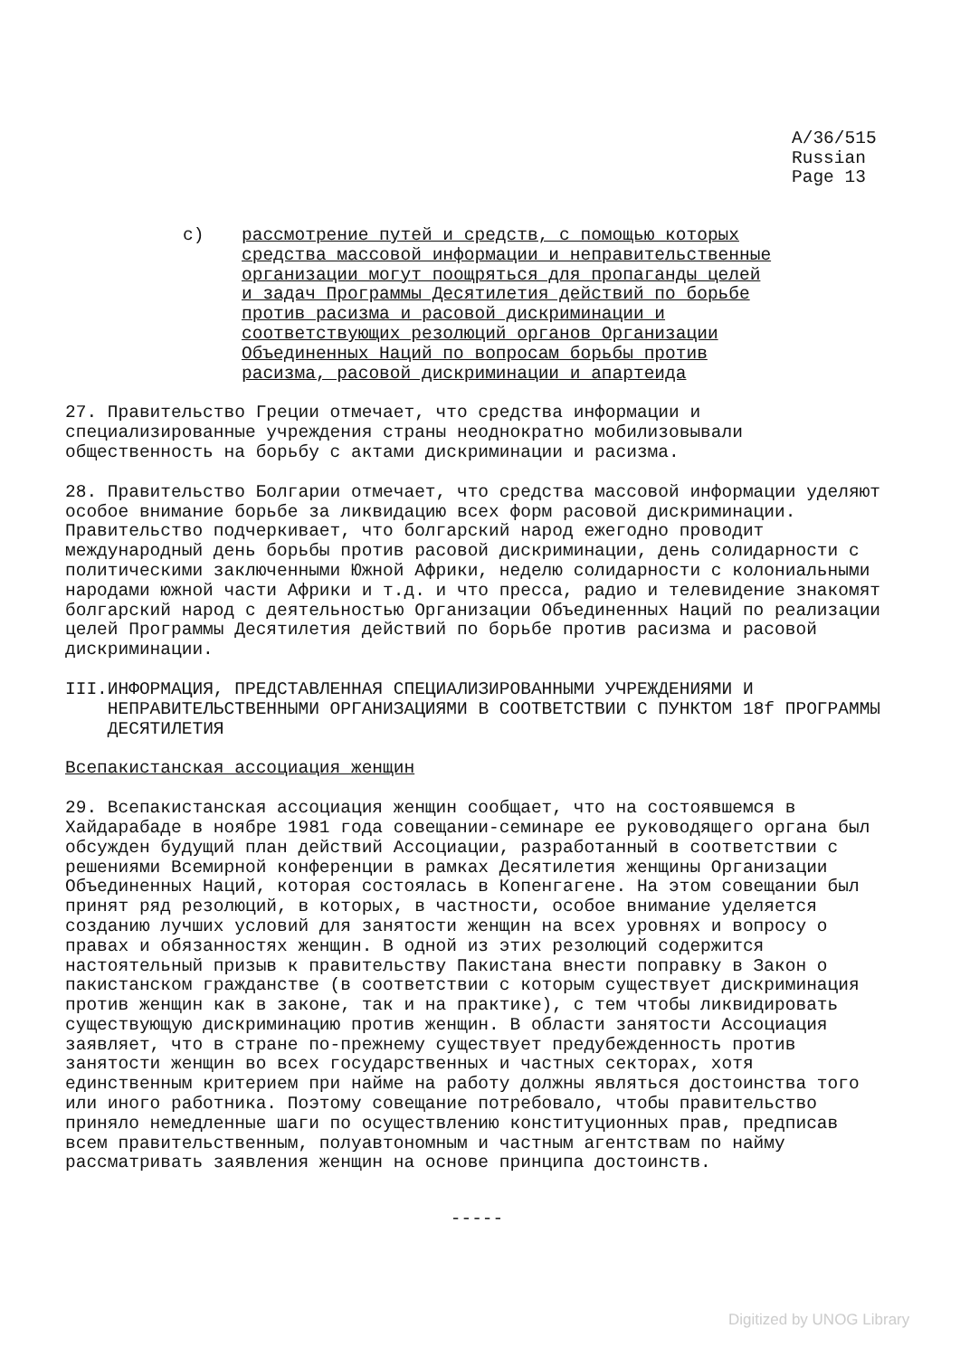A/36/515
Russian
Page 13
c) рассмотрение путей и средств, с помощью которых
средства массовой информации и неправительственные
организации могут поощряться для пропаганды целей
и задач Программы Десятилетия действий по борьбе
против расизма и расовой дискриминации и
соответствующих резолюций органов Организации
Объединенных Наций по вопросам борьбы против
расизма, расовой дискриминации и апартеида
27. Правительство Греции отмечает, что средства информации и специализированные учреждения страны неоднократно мобилизовывали общественность на борьбу с актами дискриминации и расизма.
28. Правительство Болгарии отмечает, что средства массовой информации уделяют особое внимание борьбе за ликвидацию всех форм расовой дискриминации. Правительство подчеркивает, что болгарский народ ежегодно проводит международный день борьбы против расовой дискриминации, день солидарности с политическими заключенными Южной Африки, неделю солидарности с колониальными народами южной части Африки и т.д. и что пресса, радио и телевидение знакомят болгарский народ с деятельностью Организации Объединенных Наций по реализации целей Программы Десятилетия действий по борьбе против расизма и расовой дискриминации.
III. ИНФОРМАЦИЯ, ПРЕДСТАВЛЕННАЯ СПЕЦИАЛИЗИРОВАННЫМИ УЧРЕЖДЕНИЯМИ И НЕПРАВИТЕЛЬСТВЕННЫМИ ОРГАНИЗАЦИЯМИ В СООТВЕТСТВИИ С ПУНКТОМ 18f ПРОГРАММЫ ДЕСЯТИЛЕТИЯ
Всепакистанская ассоциация женщин
29. Всепакистанская ассоциация женщин сообщает, что на состоявшемся в Хайдарабаде в ноябре 1981 года совещании-семинаре ее руководящего органа был обсужден будущий план действий Ассоциации, разработанный в соответствии с решениями Всемирной конференции в рамках Десятилетия женщины Организации Объединенных Наций, которая состоялась в Копенгагене. На этом совещании был принят ряд резолюций, в которых, в частности, особое внимание уделяется созданию лучших условий для занятости женщин на всех уровнях и вопросу о правах и обязанностях женщин. В одной из этих резолюций содержится настоятельный призыв к правительству Пакистана внести поправку в Закон о пакистанском гражданстве (в соответствии с которым существует дискриминация против женщин как в законе, так и на практике), с тем чтобы ликвидировать существующую дискриминацию против женщин. В области занятости Ассоциация заявляет, что в стране по-прежнему существует предубежденность против занятости женщин во всех государственных и частных секторах, хотя единственным критерием при найме на работу должны являться достоинства того или иного работника. Поэтому совещание потребовало, чтобы правительство приняло немедленные шаги по осуществлению конституционных прав, предписав всем правительственным, полуавтономным и частным агентствам по найму рассматривать заявления женщин на основе принципа достоинств.
-----
Digitized by UNOG Library